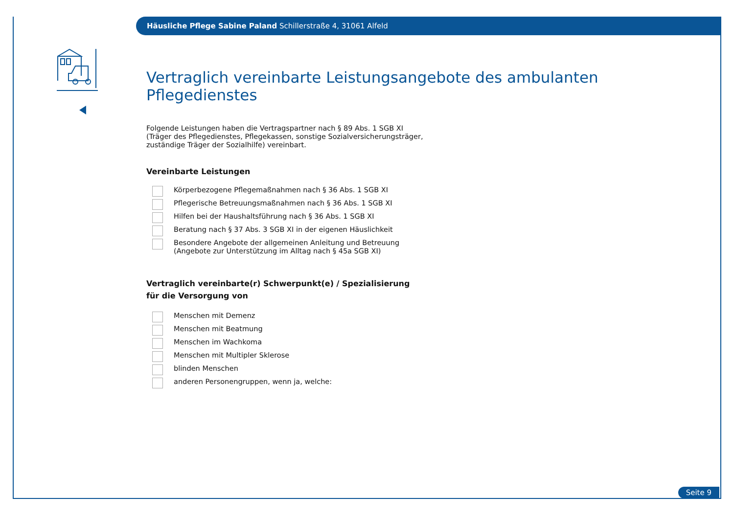Häusliche Pflege Sabine Paland Schillerstraße 4, 31061 Alfeld
Vertraglich vereinbarte Leistungsangebote des ambulanten Pflegedienstes
Folgende Leistungen haben die Vertragspartner nach § 89 Abs. 1 SGB XI
(Träger des Pflegedienstes, Pflegekassen, sonstige Sozialversicherungsträger,
zuständige Träger der Sozialhilfe) vereinbart.
Vereinbarte Leistungen
Körperbezogene Pflegemaßnahmen nach § 36 Abs. 1 SGB XI
Pflegerische Betreuungsmaßnahmen nach § 36 Abs. 1 SGB XI
Hilfen bei der Haushaltsführung nach § 36 Abs. 1 SGB XI
Beratung nach § 37 Abs. 3 SGB XI in der eigenen Häuslichkeit
Besondere Angebote der allgemeinen Anleitung und Betreuung
(Angebote zur Unterstützung im Alltag nach § 45a SGB XI)
Vertraglich vereinbarte(r) Schwerpunkt(e) / Spezialisierung
für die Versorgung von
Menschen mit Demenz
Menschen mit Beatmung
Menschen im Wachkoma
Menschen mit Multipler Sklerose
blinden Menschen
anderen Personengruppen, wenn ja, welche:
Seite 9